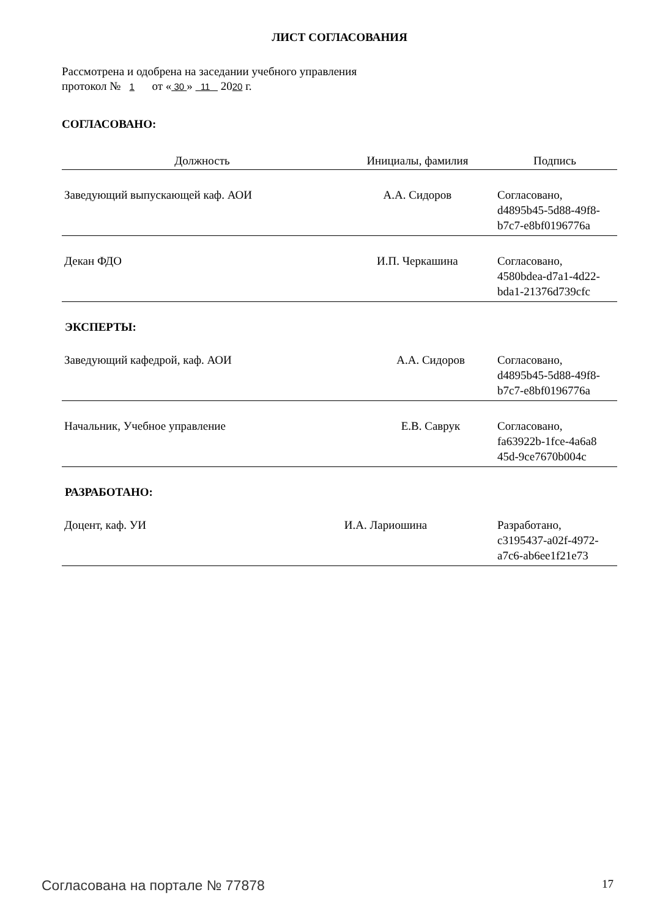ЛИСТ СОГЛАСОВАНИЯ
Рассмотрена и одобрена на заседании учебного управления
протокол № 1 от « 30 » 11 2020 г.
СОГЛАСОВАНО:
| Должность | Инициалы, фамилия | Подпись |
| --- | --- | --- |
| Заведующий выпускающей каф. АОИ | А.А. Сидоров | Согласовано, d4895b45-5d88-49f8- b7c7-e8bf0196776a |
| Декан ФДО | И.П. Черкашина | Согласовано, 4580bdea-d7a1-4d22- bda1-21376d739cfc |
ЭКСПЕРТЫ:
| Заведующий кафедрой, каф. АОИ | А.А. Сидоров | Согласовано, d4895b45-5d88-49f8- b7c7-e8bf0196776a |
| Начальник, Учебное управление | Е.В. Саврук | Согласовано, fa63922b-1fce-4a6a8 45d-9ce7670b004c |
РАЗРАБОТАНО:
| Доцент, каф. УИ | И.А. Лариошина | Разработано, c3195437-a02f-4972- a7c6-ab6ee1f21e73 |
Согласована на портале № 77878 17